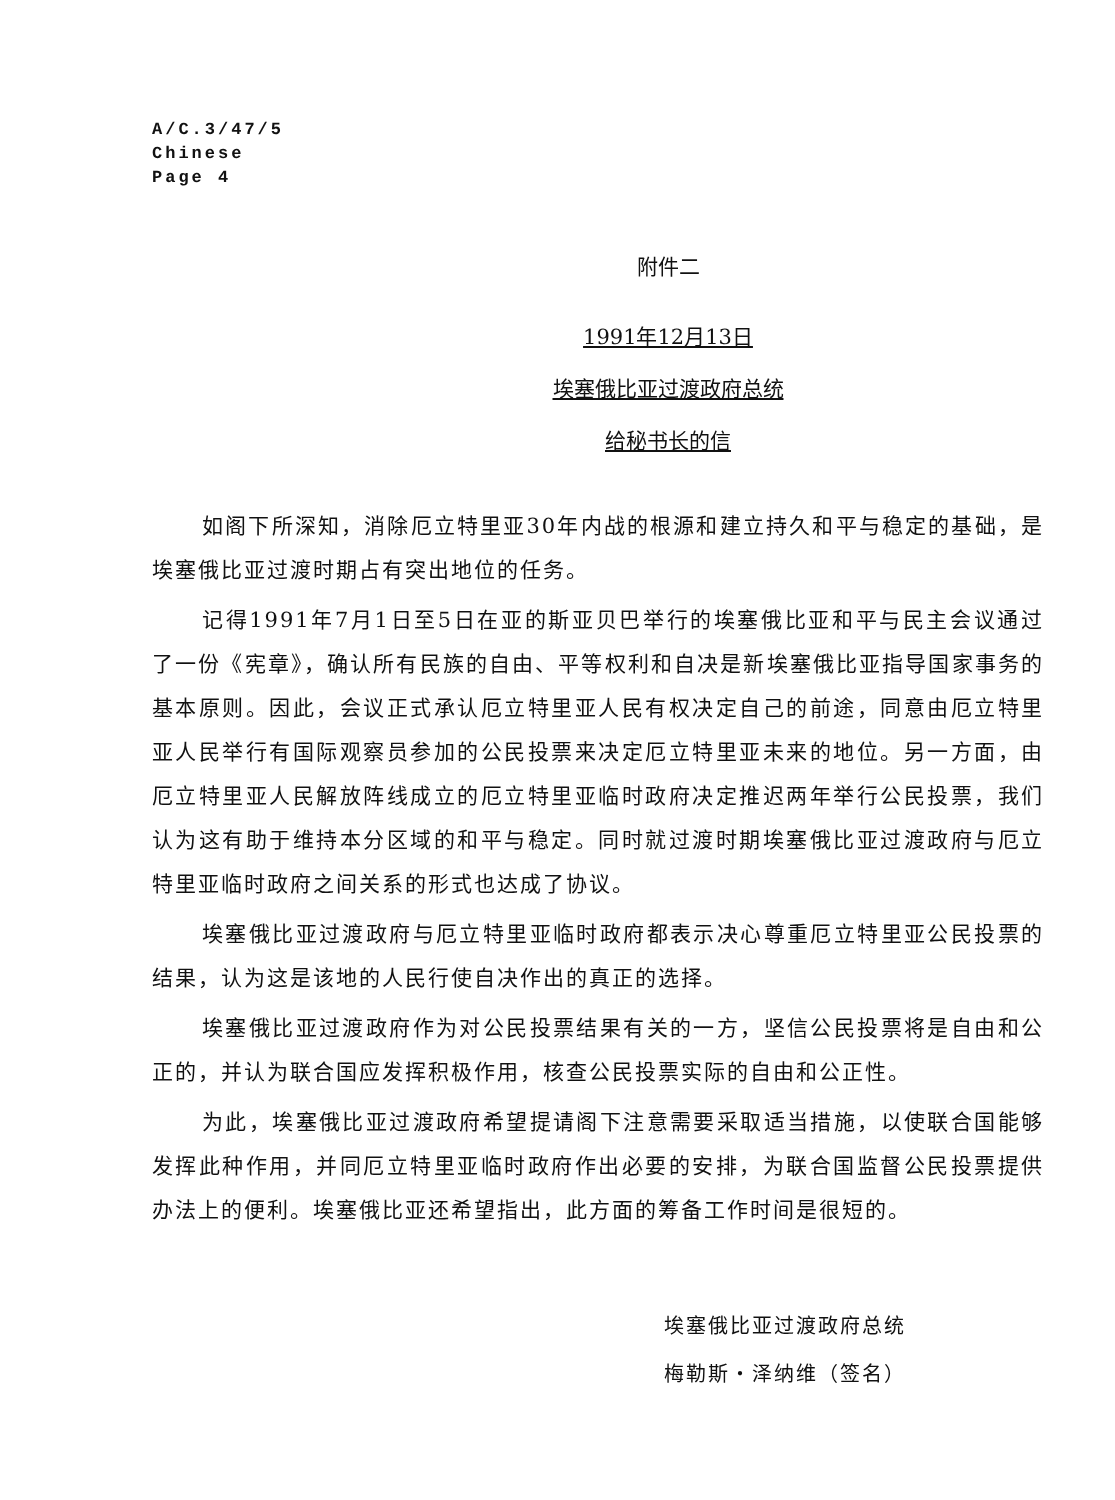A/C.3/47/5
Chinese
Page 4
附件二
1991年12月13日
埃塞俄比亚过渡政府总统
给秘书长的信
如阁下所深知，消除厄立特里亚30年内战的根源和建立持久和平与稳定的基础，是埃塞俄比亚过渡时期占有突出地位的任务。
记得1991年7月1日至5日在亚的斯亚贝巴举行的埃塞俄比亚和平与民主会议通过了一份《宪章》，确认所有民族的自由、平等权利和自决是新埃塞俄比亚指导国家事务的基本原则。因此，会议正式承认厄立特里亚人民有权决定自己的前途，同意由厄立特里亚人民举行有国际观察员参加的公民投票来决定厄立特里亚未来的地位。另一方面，由厄立特里亚人民解放阵线成立的厄立特里亚临时政府决定推迟两年举行公民投票，我们认为这有助于维持本分区域的和平与稳定。同时就过渡时期埃塞俄比亚过渡政府与厄立特里亚临时政府之间关系的形式也达成了协议。
埃塞俄比亚过渡政府与厄立特里亚临时政府都表示决心尊重厄立特里亚公民投票的结果，认为这是该地的人民行使自决作出的真正的选择。
埃塞俄比亚过渡政府作为对公民投票结果有关的一方，坚信公民投票将是自由和公正的，并认为联合国应发挥积极作用，核查公民投票实际的自由和公正性。
为此，埃塞俄比亚过渡政府希望提请阁下注意需要采取适当措施，以使联合国能够发挥此种作用，并同厄立特里亚临时政府作出必要的安排，为联合国监督公民投票提供办法上的便利。埃塞俄比亚还希望指出，此方面的筹备工作时间是很短的。
埃塞俄比亚过渡政府总统
梅勒斯・泽纳维（签名）